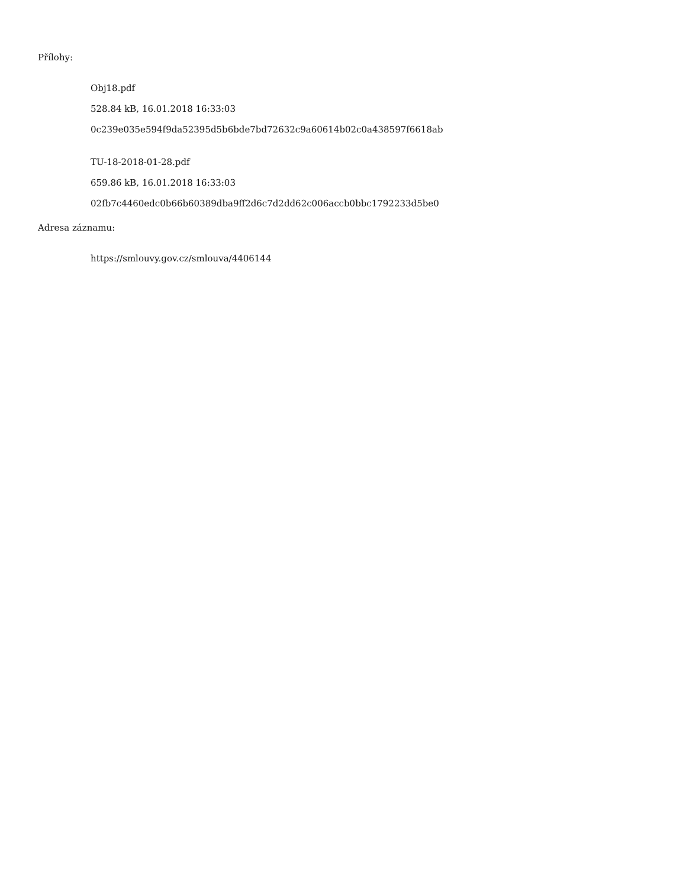Přílohy:
Obj18.pdf
528.84 kB, 16.01.2018 16:33:03
0c239e035e594f9da52395d5b6bde7bd72632c9a60614b02c0a438597f6618ab
TU-18-2018-01-28.pdf
659.86 kB, 16.01.2018 16:33:03
02fb7c4460edc0b66b60389dba9ff2d6c7d2dd62c006accb0bbc1792233d5be0
Adresa záznamu:
https://smlouvy.gov.cz/smlouva/4406144